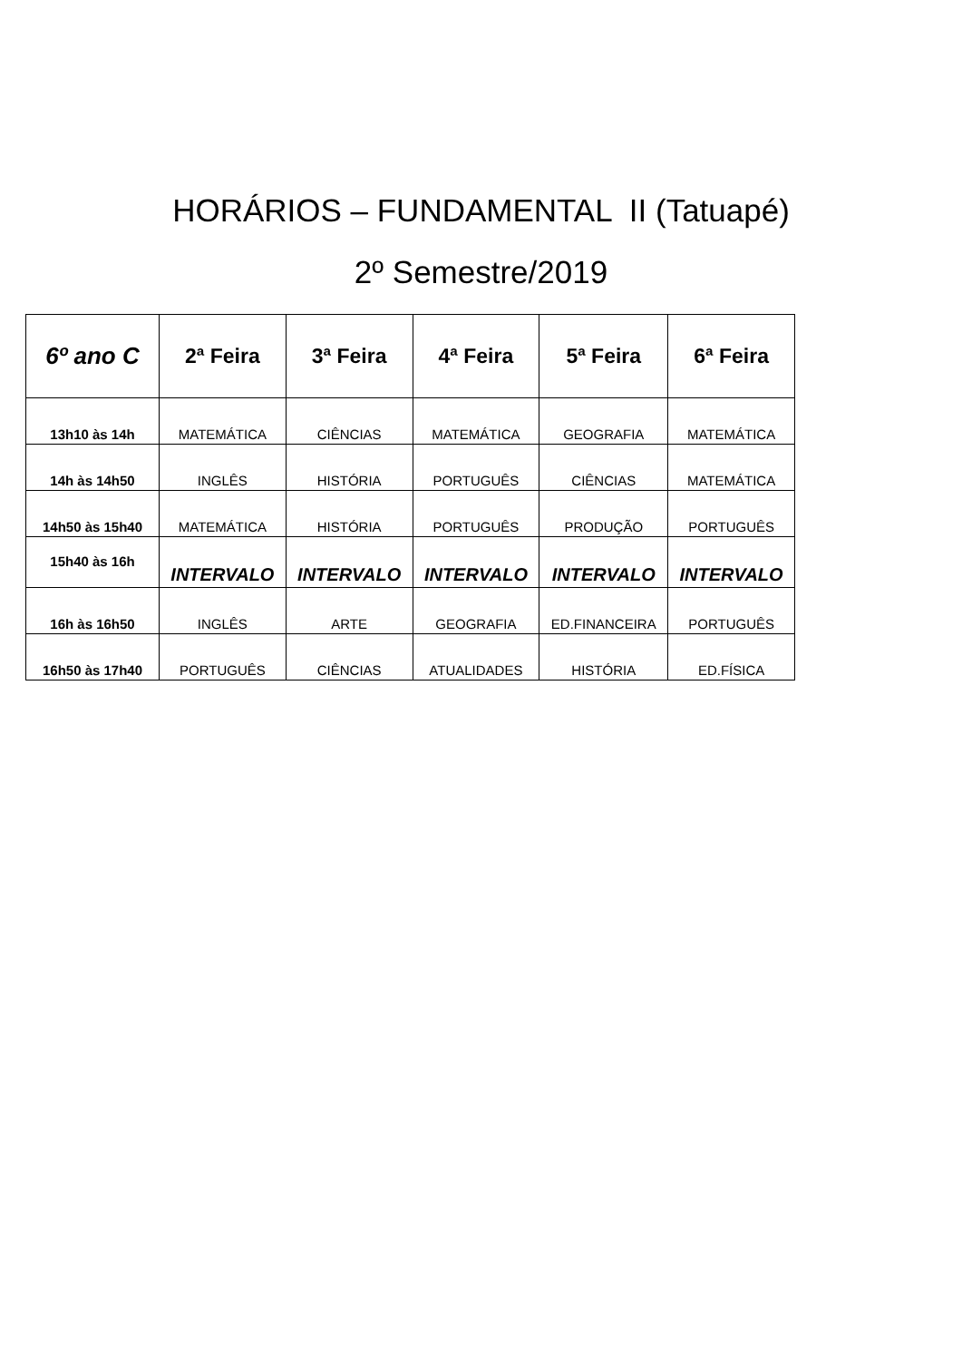HORÁRIOS – FUNDAMENTAL II (Tatuapé)
2º Semestre/2019
| 6º ano C | 2ª Feira | 3ª Feira | 4ª Feira | 5ª Feira | 6ª Feira |
| --- | --- | --- | --- | --- | --- |
| 13h10 às 14h | MATEMÁTICA | CIÊNCIAS | MATEMÁTICA | GEOGRAFIA | MATEMÁTICA |
| 14h às 14h50 | INGLÊS | HISTÓRIA | PORTUGUÊS | CIÊNCIAS | MATEMÁTICA |
| 14h50 às 15h40 | MATEMÁTICA | HISTÓRIA | PORTUGUÊS | PRODUÇÃO | PORTUGUÊS |
| 15h40 às 16h | INTERVALO | INTERVALO | INTERVALO | INTERVALO | INTERVALO |
| 16h às 16h50 | INGLÊS | ARTE | GEOGRAFIA | ED.FINANCEIRA | PORTUGUÊS |
| 16h50 às 17h40 | PORTUGUÊS | CIÊNCIAS | ATUALIDADES | HISTÓRIA | ED.FÍSICA |